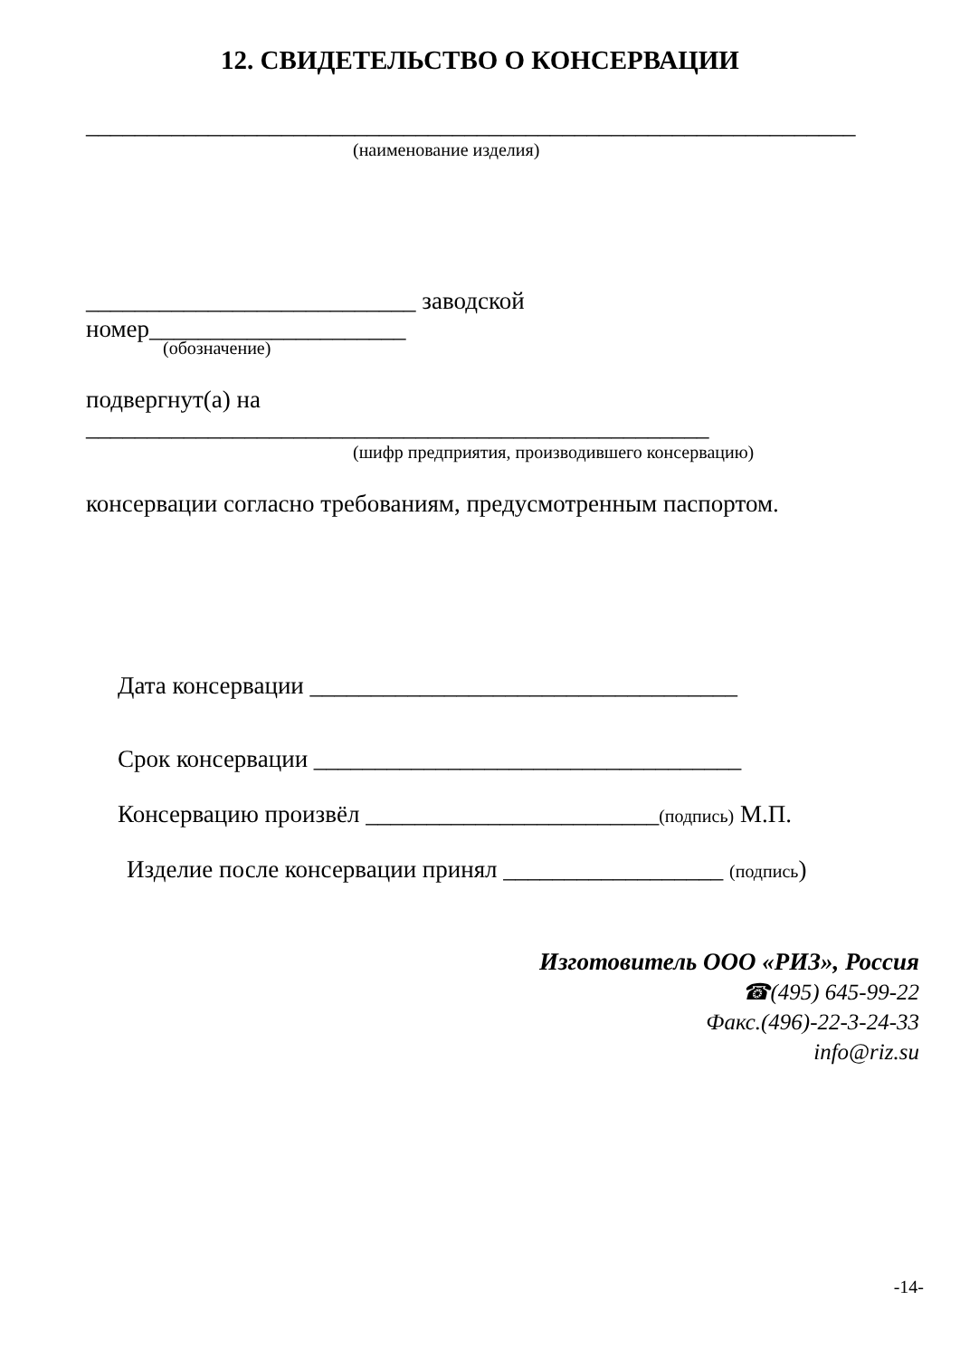12. СВИДЕТЕЛЬСТВО О КОНСЕРВАЦИИ
_______________________________________________________________
(наименование изделия)
___________________________ заводской
номер_____________________
(обозначение)
подвергнут(а) на
___________________________________________________
(шифр предприятия, производившего консервацию)
консервации согласно требованиям, предусмотренным паспортом.
Дата консервации ___________________________________
Срок консервации ___________________________________
Консервацию произвёл ________________________(подпись) М.П.
Изделие после консервации принял __________________ (подпись)
Изготовитель ООО «РИЗ», Россия
☎(495) 645-99-22
Факс.(496)-22-3-24-33
info@riz.su
-14-